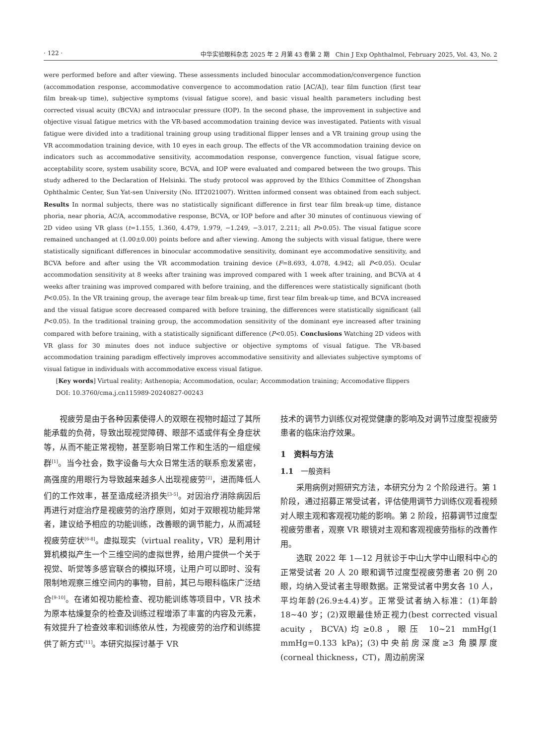· 122 · 中华实验眼科杂志 2025 年 2 月第 43 卷第 2 期　Chin J Exp Ophthalmol, February 2025, Vol. 43, No. 2
were performed before and after viewing. These assessments included binocular accommodation/convergence function (accommodation response, accommodative convergence to accommodation ratio [AC/A]), tear film function (first tear film break-up time), subjective symptoms (visual fatigue score), and basic visual health parameters including best corrected visual acuity (BCVA) and intraocular pressure (IOP). In the second phase, the improvement in subjective and objective visual fatigue metrics with the VR-based accommodation training device was investigated. Patients with visual fatigue were divided into a traditional training group using traditional flipper lenses and a VR training group using the VR accommodation training device, with 10 eyes in each group. The effects of the VR accommodation training device on indicators such as accommodative sensitivity, accommodation response, convergence function, visual fatigue score, acceptability score, system usability score, BCVA, and IOP were evaluated and compared between the two groups. This study adhered to the Declaration of Helsinki. The study protocol was approved by the Ethics Committee of Zhongshan Ophthalmic Center, Sun Yat-sen University (No. IIT2021007). Written informed consent was obtained from each subject. Results In normal subjects, there was no statistically significant difference in first tear film break-up time, distance phoria, near phoria, AC/A, accommodative response, BCVA, or IOP before and after 30 minutes of continuous viewing of 2D video using VR glass (t=1.155, 1.360, 4.479, 1.979, −1.249, −3.017, 2.211; all P>0.05). The visual fatigue score remained unchanged at (1.00±0.00) points before and after viewing. Among the subjects with visual fatigue, there were statistically significant differences in binocular accommodative sensitivity, dominant eye accommodative sensitivity, and BCVA before and after using the VR accommodation training device (F=8.693, 4.078, 4.942; all P<0.05). Ocular accommodation sensitivity at 8 weeks after training was improved compared with 1 week after training, and BCVA at 4 weeks after training was improved compared with before training, and the differences were statistically significant (both P<0.05). In the VR training group, the average tear film break-up time, first tear film break-up time, and BCVA increased and the visual fatigue score decreased compared with before training, the differences were statistically significant (all P<0.05). In the traditional training group, the accommodation sensitivity of the dominant eye increased after training compared with before training, with a statistically significant difference (P<0.05). Conclusions Watching 2D videos with VR glass for 30 minutes does not induce subjective or objective symptoms of visual fatigue. The VR-based accommodation training paradigm effectively improves accommodative sensitivity and alleviates subjective symptoms of visual fatigue in individuals with accommodative excess visual fatigue.
[Key words] Virtual reality; Asthenopia; Accommodation, ocular; Accommodation training; Accomodative flippers
DOI: 10.3760/cma.j.cn115989-20240827-00243
视疲劳是由于各种因素使得人的双眼在视物时超过了其所能承载的负荷，导致出现视觉障碍、眼部不适或伴有全身症状等，从而不能正常视物，甚至影响日常工作和生活的一组症候群<sup>[1]</sup>。当今社会，数字设备与大众日常生活的联系愈发紧密，高强度的用眼行为导致越来越多人出现视疲劳<sup>[2]</sup>，进而降低人们的工作效率，甚至造成经济损失<sup>[3-5]</sup>。对因治疗消除病因后再进行对症治疗是视疲劳的治疗原则，如对于双眼视功能异常者，建议给予相应的功能训练，改善眼的调节能力，从而减轻视疲劳症状<sup>[6-8]</sup>。虚拟现实（virtual reality，VR）是利用计算机模拟产生一个三维空间的虚拟世界，给用户提供一个关于视觉、听觉等多感官联合的模拟环境，让用户可以即时、没有限制地观察三维空间内的事物，目前，其已与眼科临床广泛结合<sup>[9-10]</sup>。在诸如视功能检查、视功能训练等项目中，VR 技术为原本枯燥复杂的检查及训练过程增添了丰富的内容及元素，有效提升了检查效率和训练依从性，为视疲劳的治疗和训练提供了新方式<sup>[11]</sup>。本研究拟探讨基于 VR
技术的调节力训练仪对视觉健康的影响及对调节过度型视疲劳患者的临床治疗效果。
1　资料与方法
1.1　一般资料
采用病例对照研究方法，本研究分为 2 个阶段进行。第 1 阶段，通过招募正常受试者，评估使用调节力训练仪观看视频对人眼主观和客观视功能的影响。第 2 阶段，招募调节过度型视疲劳患者，观察 VR 眼镜对主观和客观视疲劳指标的改善作用。
选取 2022 年 1—12 月就诊于中山大学中山眼科中心的正常受试者 20 人 20 眼和调节过度型视疲劳患者 20 例 20 眼，均纳入受试者主导眼数据。正常受试者中男女各 10 人，平均年龄(26.9±4.4)岁。正常受试者纳入标准：(1)年龄 18~40 岁；(2)双眼最佳矫正视力(best corrected visual acuity，BCVA)均≥0.8，眼压 10~21 mmHg(1 mmHg=0.133 kPa)；(3)中央前房深度≥3 角膜厚度(corneal thickness，CT)，周边前房深